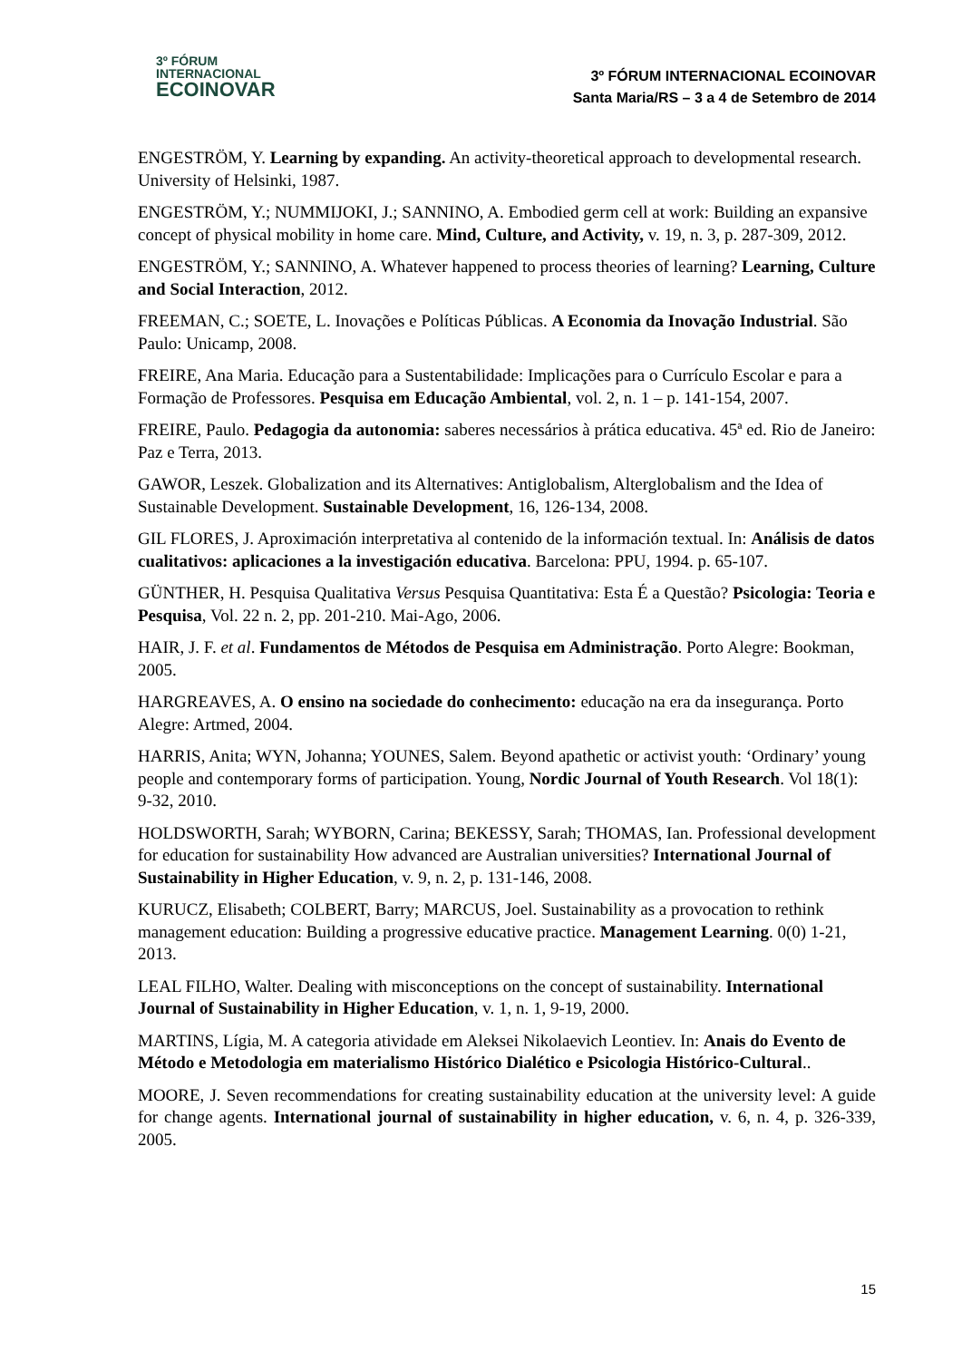3º FÓRUM
INTERNACIONAL
ECOINOVAR
3º FÓRUM INTERNACIONAL ECOINOVAR
Santa Maria/RS – 3 a 4 de Setembro de 2014
ENGESTRÖM, Y. Learning by expanding. An activity-theoretical approach to developmental research. University of Helsinki, 1987.
ENGESTRÖM, Y.; NUMMIJOKI, J.; SANNINO, A. Embodied germ cell at work: Building an expansive concept of physical mobility in home care. Mind, Culture, and Activity, v. 19, n. 3, p. 287-309, 2012.
ENGESTRÖM, Y.; SANNINO, A. Whatever happened to process theories of learning? Learning, Culture and Social Interaction, 2012.
FREEMAN, C.; SOETE, L. Inovações e Políticas Públicas. A Economia da Inovação Industrial. São Paulo: Unicamp, 2008.
FREIRE, Ana Maria. Educação para a Sustentabilidade: Implicações para o Currículo Escolar e para a Formação de Professores. Pesquisa em Educação Ambiental, vol. 2, n. 1 – p. 141-154, 2007.
FREIRE, Paulo. Pedagogia da autonomia: saberes necessários à prática educativa. 45ª ed. Rio de Janeiro: Paz e Terra, 2013.
GAWOR, Leszek. Globalization and its Alternatives: Antiglobalism, Alterglobalism and the Idea of Sustainable Development. Sustainable Development, 16, 126-134, 2008.
GIL FLORES, J. Aproximación interpretativa al contenido de la información textual. In: Análisis de datos cualitativos: aplicaciones a la investigación educativa. Barcelona: PPU, 1994. p. 65-107.
GÜNTHER, H. Pesquisa Qualitativa Versus Pesquisa Quantitativa: Esta É a Questão? Psicologia: Teoria e Pesquisa, Vol. 22 n. 2, pp. 201-210. Mai-Ago, 2006.
HAIR, J. F. et al. Fundamentos de Métodos de Pesquisa em Administração. Porto Alegre: Bookman, 2005.
HARGREAVES, A. O ensino na sociedade do conhecimento: educação na era da insegurança. Porto Alegre: Artmed, 2004.
HARRIS, Anita; WYN, Johanna; YOUNES, Salem. Beyond apathetic or activist youth: ‘Ordinary’ young people and contemporary forms of participation. Young, Nordic Journal of Youth Research. Vol 18(1): 9-32, 2010.
HOLDSWORTH, Sarah; WYBORN, Carina; BEKESSY, Sarah; THOMAS, Ian. Professional development for education for sustainability How advanced are Australian universities? International Journal of Sustainability in Higher Education, v. 9, n. 2, p. 131-146, 2008.
KURUCZ, Elisabeth; COLBERT, Barry; MARCUS, Joel. Sustainability as a provocation to rethink management education: Building a progressive educative practice. Management Learning. 0(0) 1-21, 2013.
LEAL FILHO, Walter. Dealing with misconceptions on the concept of sustainability. International Journal of Sustainability in Higher Education, v. 1, n. 1, 9-19, 2000.
MARTINS, Lígia, M. A categoria atividade em Aleksei Nikolaevich Leontiev. In: Anais do Evento de Método e Metodologia em materialismo Histórico Dialético e Psicologia Histórico-Cultural..
MOORE, J. Seven recommendations for creating sustainability education at the university level: A guide for change agents. International journal of sustainability in higher education, v. 6, n. 4, p. 326-339, 2005.
15